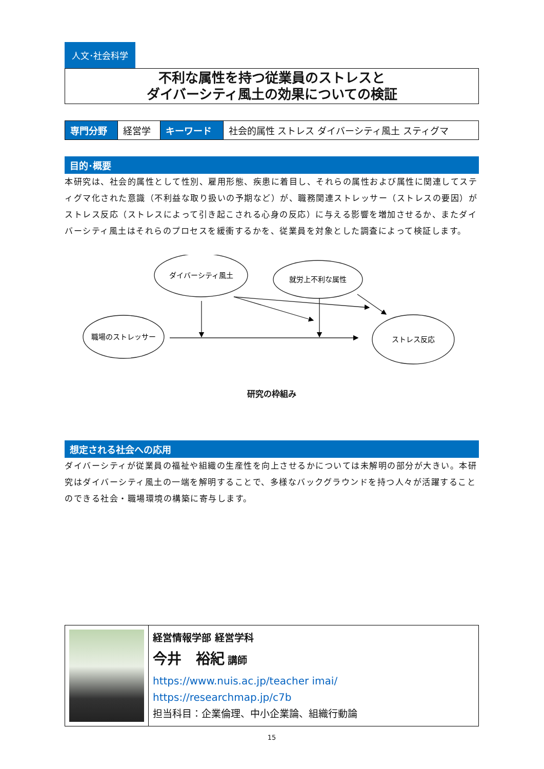人文･社会科学
不利な属性を持つ従業員のストレスと
ダイバーシティ風土の効果についての検証
| 専門分野 | 経営学 | キーワード | 社会的属性 ストレス ダイバーシティ風土 スティグマ |
目的･概要
本研究は、社会的属性として性別、雇用形態、疾患に着目し、それらの属性および属性に関連してスティグマ化された意識（不利益な取り扱いの予期など）が、職務関連ストレッサー（ストレスの要因）がストレス反応（ストレスによって引き起こされる心身の反応）に与える影響を増加させるか、またダイバーシティ風土はそれらのプロセスを緩衝するかを、従業員を対象とした調査によって検証します。
ダイバーシティ風土
就労上不利な属性
職場のストレッサー
ストレス反応
研究の枠組み
想定される社会への応用
ダイバーシティが従業員の福祉や組織の生産性を向上させるかについては未解明の部分が大きい。本研究はダイバーシティ風土の一端を解明することで、多様なバックグラウンドを持つ人々が活躍することのできる社会・職場環境の構築に寄与します。
| | 経営情報学部 経営学科 今井 裕紀 講師 https://www.nuis.ac.jp/teacher imai/ https://researchmap.jp/c7b 担当科目：企業倫理、中小企業論、組織行動論 |
15